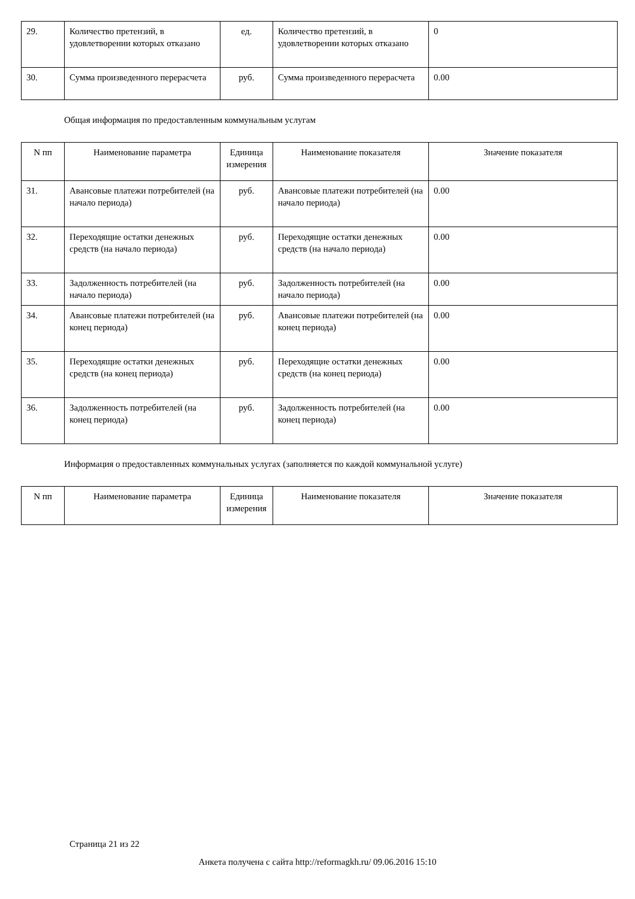| 29. | Количество претензий, в удовлетворении которых отказано | ед. | Количество претензий, в удовлетворении которых отказано | 0 |
| 30. | Сумма произведенного перерасчета | руб. | Сумма произведенного перерасчета | 0.00 |
Общая информация по предоставленным коммунальным услугам
| N пп | Наименование параметра | Единица измерения | Наименование показателя | Значение показателя |
| --- | --- | --- | --- | --- |
| 31. | Авансовые платежи потребителей (на начало периода) | руб. | Авансовые платежи потребителей (на начало периода) | 0.00 |
| 32. | Переходящие остатки денежных средств (на начало периода) | руб. | Переходящие остатки денежных средств (на начало периода) | 0.00 |
| 33. | Задолженность потребителей (на начало периода) | руб. | Задолженность потребителей (на начало периода) | 0.00 |
| 34. | Авансовые платежи потребителей (на конец периода) | руб. | Авансовые платежи потребителей (на конец периода) | 0.00 |
| 35. | Переходящие остатки денежных средств (на конец периода) | руб. | Переходящие остатки денежных средств (на конец периода) | 0.00 |
| 36. | Задолженность потребителей (на конец периода) | руб. | Задолженность потребителей (на конец периода) | 0.00 |
Информация о предоставленных коммунальных услугах (заполняется по каждой коммунальной услуге)
| N пп | Наименование параметра | Единица измерения | Наименование показателя | Значение показателя |
| --- | --- | --- | --- | --- |
Страница 21 из 22
Анкета получена с сайта http://reformagkh.ru/ 09.06.2016 15:10